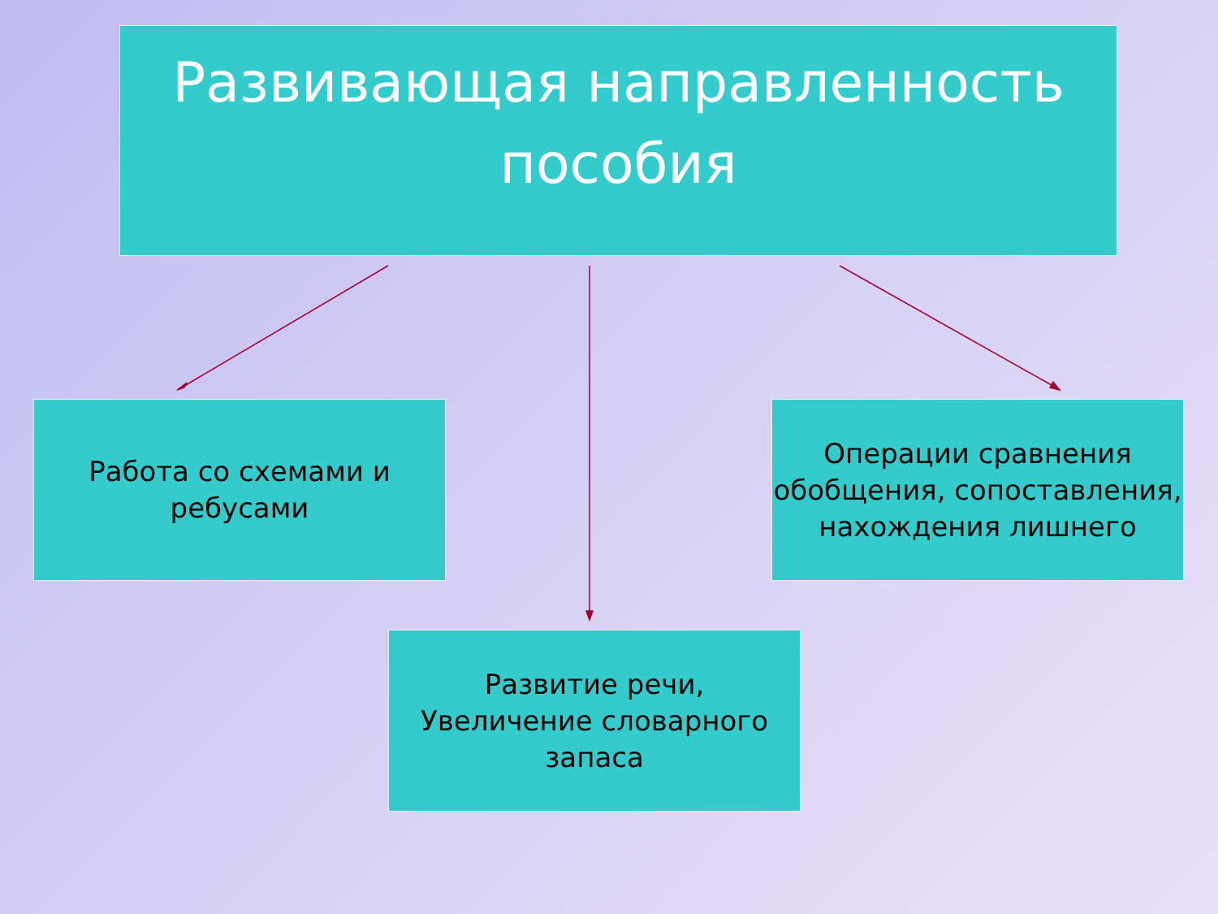Развивающая направленность пособия
Работа со схемами и ребусами
Операции сравнения обобщения, сопоставления, нахождения лишнего
Развитие речи,
Увеличение словарного запаса